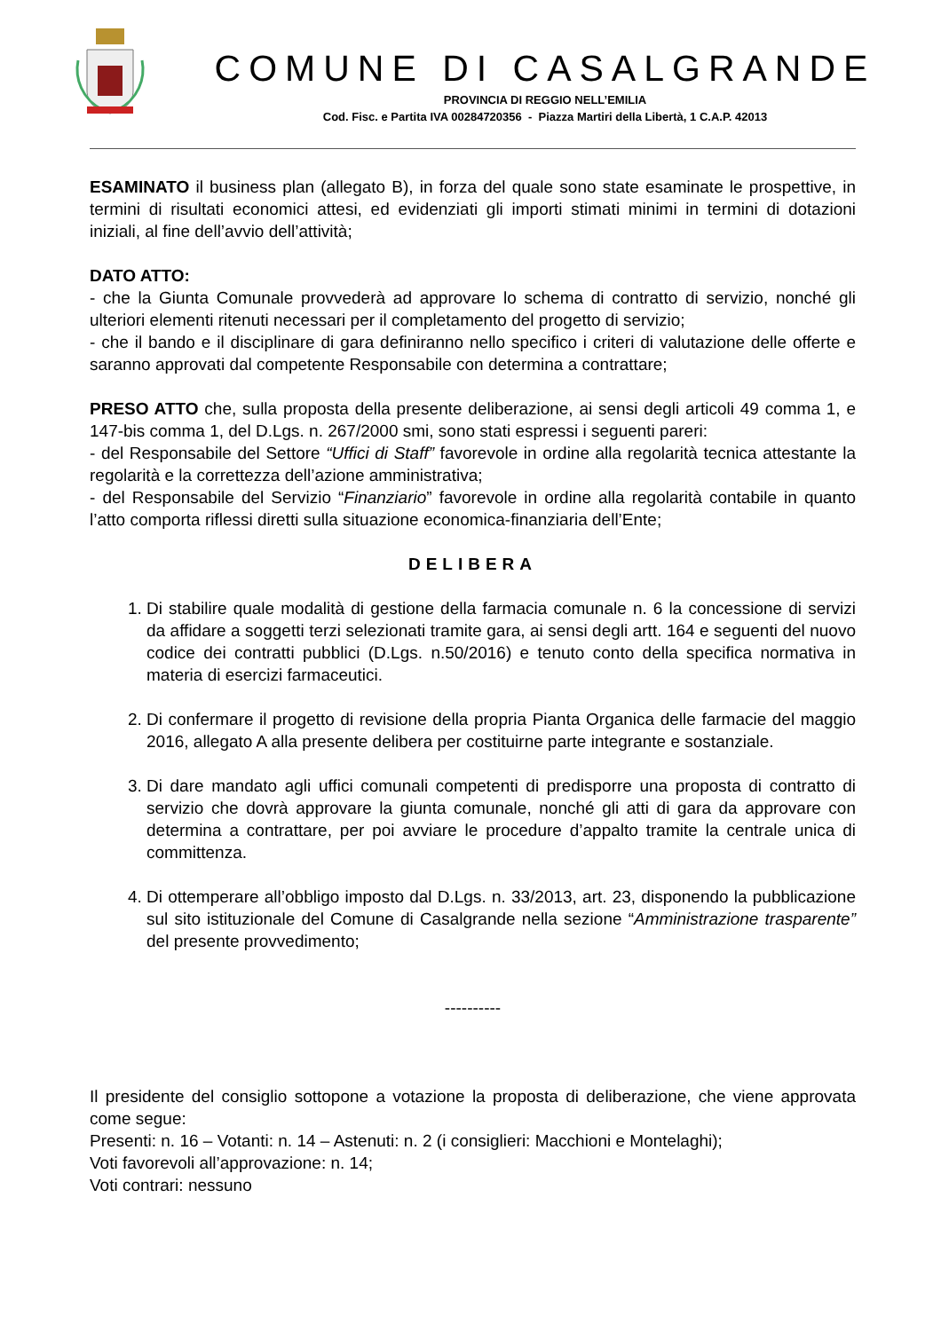COMUNE DI CASALGRANDE
PROVINCIA DI REGGIO NELL’EMILIA
Cod. Fisc. e Partita IVA 00284720356 - Piazza Martiri della Libertà, 1 C.A.P. 42013
ESAMINATO il business plan (allegato B), in forza del quale sono state esaminate le prospettive, in termini di risultati economici attesi, ed evidenziati gli importi stimati minimi in termini di dotazioni iniziali, al fine dell’avvio dell’attività;
DATO ATTO:
- che la Giunta Comunale provvederà ad approvare lo schema di contratto di servizio, nonché gli ulteriori elementi ritenuti necessari per il completamento del progetto di servizio;
- che il bando e il disciplinare di gara definiranno nello specifico i criteri di valutazione delle offerte e saranno approvati dal competente Responsabile con determina a contrattare;
PRESO ATTO che, sulla proposta della presente deliberazione, ai sensi degli articoli 49 comma 1, e 147-bis comma 1, del D.Lgs. n. 267/2000 smi, sono stati espressi i seguenti pareri:
- del Responsabile del Settore “Uffici di Staff” favorevole in ordine alla regolarità tecnica attestante la regolarità e la correttezza dell’azione amministrativa;
- del Responsabile del Servizio “Finanziario” favorevole in ordine alla regolarità contabile in quanto l’atto comporta riflessi diretti sulla situazione economica-finanziaria dell’Ente;
DELIBERA
1. Di stabilire quale modalità di gestione della farmacia comunale n. 6 la concessione di servizi da affidare a soggetti terzi selezionati tramite gara, ai sensi degli artt. 164 e seguenti del nuovo codice dei contratti pubblici (D.Lgs. n.50/2016) e tenuto conto della specifica normativa in materia di esercizi farmaceutici.
2. Di confermare il progetto di revisione della propria Pianta Organica delle farmacie del maggio 2016, allegato A alla presente delibera per costituirne parte integrante e sostanziale.
3. Di dare mandato agli uffici comunali competenti di predisporre una proposta di contratto di servizio che dovrà approvare la giunta comunale, nonché gli atti di gara da approvare con determina a contrattare, per poi avviare le procedure d’appalto tramite la centrale unica di committenza.
4. Di ottemperare all’obbligo imposto dal D.Lgs. n. 33/2013, art. 23, disponendo la pubblicazione sul sito istituzionale del Comune di Casalgrande nella sezione “Amministrazione trasparente” del presente provvedimento;
----------
Il presidente del consiglio sottopone a votazione la proposta di deliberazione, che viene approvata come segue:
Presenti: n. 16 – Votanti: n. 14 – Astenuti: n. 2 (i consiglieri: Macchioni e Montelaghi);
Voti favorevoli all’approvazione: n. 14;
Voti contrari: nessuno